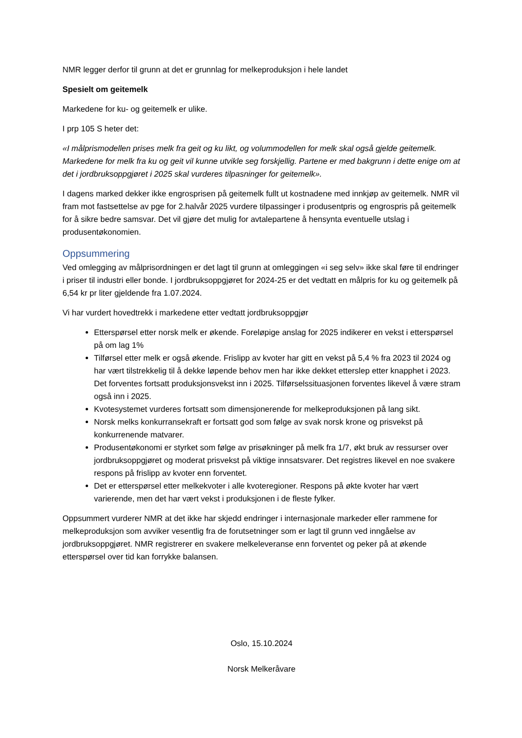NMR legger derfor til grunn at det er grunnlag for melkeproduksjon i hele landet
Spesielt om geitemelk
Markedene for ku- og geitemelk er ulike.
I prp 105 S heter det:
«I målprismodellen prises melk fra geit og ku likt, og volummodellen for melk skal også gjelde geitemelk. Markedene for melk fra ku og geit vil kunne utvikle seg forskjellig. Partene er med bakgrunn i dette enige om at det i jordbruksoppgjøret i 2025 skal vurderes tilpasninger for geitemelk».
I dagens marked dekker ikke engrosprisen på geitemelk fullt ut kostnadene med innkjøp av geitemelk. NMR vil fram mot fastsettelse av pge for 2.halvår 2025 vurdere tilpassinger i produsentpris og engrospris på geitemelk for å sikre bedre samsvar. Det vil gjøre det mulig for avtalepartene å hensynta eventuelle utslag i produsentøkonomien.
Oppsummering
Ved omlegging av målprisordningen er det lagt til grunn at omleggingen «i seg selv» ikke skal føre til endringer i priser til industri eller bonde. I jordbruksoppgjøret for 2024-25 er det vedtatt en målpris for ku og geitemelk på 6,54 kr pr liter gjeldende fra 1.07.2024.
Vi har vurdert hovedtrekk i markedene etter vedtatt jordbruksoppgjør
Etterspørsel etter norsk melk er økende. Foreløpige anslag for 2025 indikerer en vekst i etterspørsel på om lag 1%
Tilførsel etter melk er også økende. Frislipp av kvoter har gitt en vekst på 5,4 % fra 2023 til 2024 og har vært tilstrekkelig til å dekke løpende behov men har ikke dekket etterslep etter knapphet i 2023. Det forventes fortsatt produksjonsvekst inn i 2025. Tilførselssituasjonen forventes likevel å være stram også inn i 2025.
Kvotesystemet vurderes fortsatt som dimensjonerende for melkeproduksjonen på lang sikt.
Norsk melks konkurransekraft er fortsatt god som følge av svak norsk krone og prisvekst på konkurrenende matvarer.
Produsentøkonomi er styrket som følge av prisøkninger på melk fra 1/7, økt bruk av ressurser over jordbruksoppgjøret og moderat prisvekst på viktige innsatsvarer. Det registres likevel en noe svakere respons på frislipp av kvoter enn forventet.
Det er etterspørsel etter melkekvoter i alle kvoteregioner. Respons på økte kvoter har vært varierende, men det har vært vekst i produksjonen i de fleste fylker.
Oppsummert vurderer NMR at det ikke har skjedd endringer i internasjonale markeder eller rammene for melkeproduksjon som avviker vesentlig fra de forutsetninger som er lagt til grunn ved inngåelse av jordbruksoppgjøret. NMR registrerer en svakere melkeleveranse enn forventet og peker på at økende etterspørsel over tid kan forrykke balansen.
Oslo, 15.10.2024
Norsk Melkeråvare